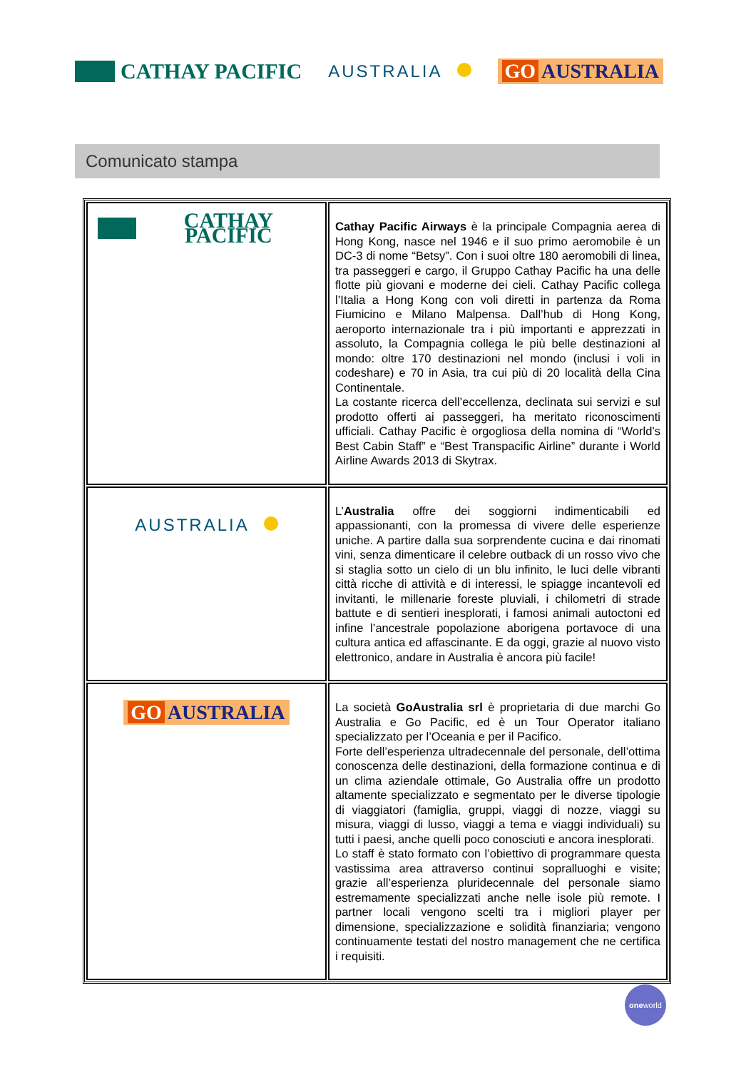CATHAY PACIFIC
AUSTRALIA
GO AUSTRALIA
Comunicato stampa
| CATHAY PACIFIC | Cathay Pacific Airways è la principale Compagnia aerea di Hong Kong, nasce nel 1946 e il suo primo aeromobile è un DC-3 di nome “Betsy”. Con i suoi oltre 180 aeromobili di linea, tra passeggeri e cargo, il Gruppo Cathay Pacific ha una delle flotte più giovani e moderne dei cieli. Cathay Pacific collega l’Italia a Hong Kong con voli diretti in partenza da Roma Fiumicino e Milano Malpensa. Dall’hub di Hong Kong, aeroporto internazionale tra i più importanti e apprezzati in assoluto, la Compagnia collega le più belle destinazioni al mondo: oltre 170 destinazioni nel mondo (inclusi i voli in codeshare) e 70 in Asia, tra cui più di 20 località della Cina Continentale. La costante ricerca dell’eccellenza, declinata sui servizi e sul prodotto offerti ai passeggeri, ha meritato riconoscimenti ufficiali. Cathay Pacific è orgogliosa della nomina di “World’s Best Cabin Staff” e “Best Transpacific Airline” durante i World Airline Awards 2013 di Skytrax. |
| AUSTRALIA | L’ Australia offre dei soggiorni indimenticabili ed appassionanti, con la promessa di vivere delle esperienze uniche. A partire dalla sua sorprendente cucina e dai rinomati vini, senza dimenticare il celebre outback di un rosso vivo che si staglia sotto un cielo di un blu infinito, le luci delle vibranti città ricche di attività e di interessi, le spiagge incantevoli ed invitanti, le millenarie foreste pluviali, i chilometri di strade battute e di sentieri inesplorati, i famosi animali autoctoni ed infine l’ancestrale popolazione aborigena portavoce di una cultura antica ed affascinante. E da oggi, grazie al nuovo visto elettronico, andare in Australia è ancora più facile! |
| GO AUSTRALIA | La società GoAustralia srl è proprietaria di due marchi Go Australia e Go Pacific, ed è un Tour Operator italiano specializzato per l’Oceania e per il Pacifico. Forte dell’esperienza ultradecennale del personale, dell’ottima conoscenza delle destinazioni, della formazione continua e di un clima aziendale ottimale, Go Australia offre un prodotto altamente specializzato e segmentato per le diverse tipologie di viaggiatori (famiglia, gruppi, viaggi di nozze, viaggi su misura, viaggi di lusso, viaggi a tema e viaggi individuali) su tutti i paesi, anche quelli poco conosciuti e ancora inesplorati. Lo staff è stato formato con l’obiettivo di programmare questa vastissima area attraverso continui sopralluoghi e visite; grazie all’esperienza pluridecennale del personale siamo estremamente specializzati anche nelle isole più remote. I partner locali vengono scelti tra i migliori player per dimensione, specializzazione e solidità finanziaria; vengono continuamente testati del nostro management che ne certifica i requisiti. |
oneworld